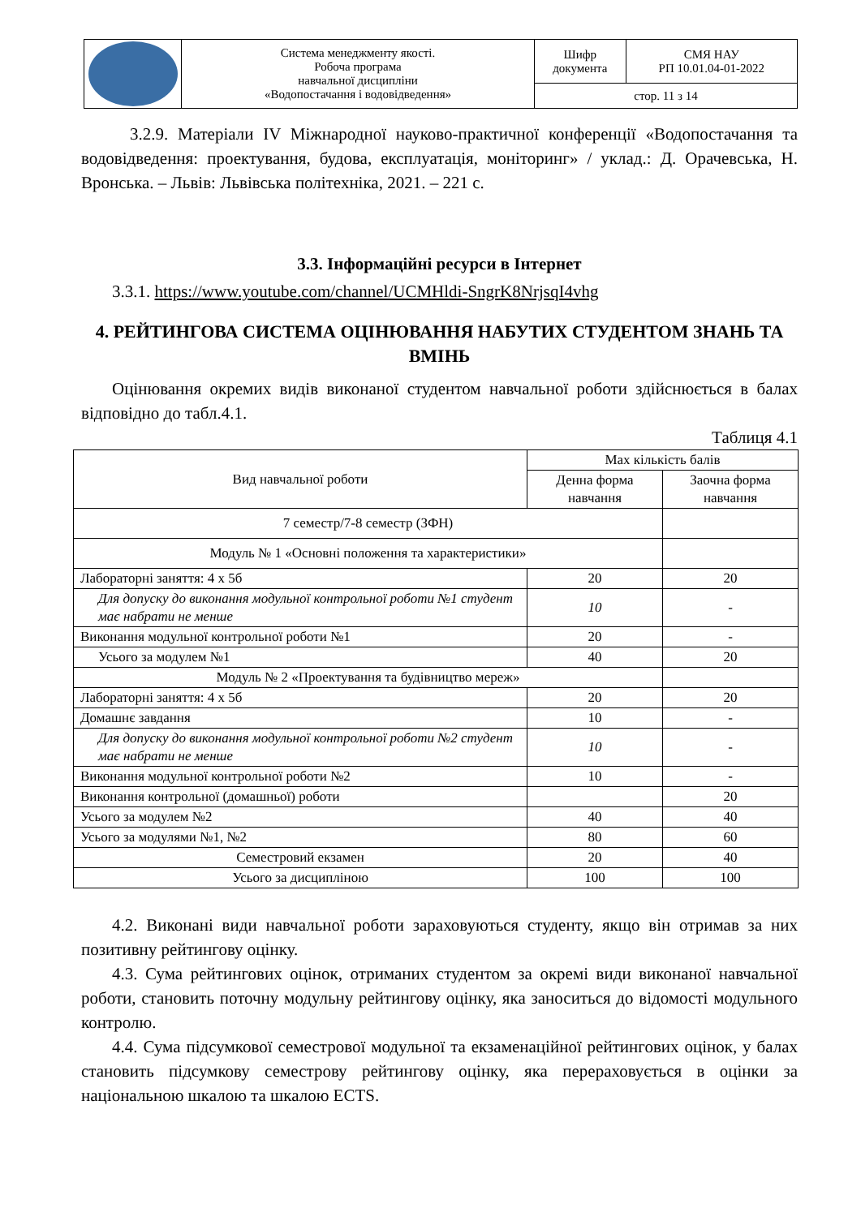| | Система менеджменту якості. Робоча програма навчальної дисципліни «Водопостачання і водовідведення» | Шифр документа | СМЯ НАУ РП 10.01.04-01-2022 |
| | | стор. 11 з 14 | |
3.2.9. Матеріали IV Міжнародної науково-практичної конференції «Водопостачання та водовідведення: проектування, будова, експлуатація, моніторинг» / уклад.: Д. Орачевська, Н. Вронська. – Львів: Львівська політехніка, 2021. – 221 с.
3.3. Інформаційні ресурси в Інтернет
3.3.1. https://www.youtube.com/channel/UCMHldi-SngrK8NrjsqI4vhg
4. РЕЙТИНГОВА СИСТЕМА ОЦІНЮВАННЯ НАБУТИХ СТУДЕНТОМ ЗНАНЬ ТА ВМІНЬ
Оцінювання окремих видів виконаної студентом навчальної роботи здійснюється в балах відповідно до табл.4.1.
Таблиця 4.1
| Вид навчальної роботи | Max кількість балів | |
| --- | --- | --- |
| | Денна форма навчання | Заочна форма навчання |
| 7 семестр/7-8 семестр (ЗФН) | | |
| Модуль № 1 «Основні положення та характеристики» | | |
| Лабораторні заняття: 4 х 5б | 20 | 20 |
| Для допуску до виконання модульної контрольної роботи №1 студент має набрати не менше | 10 | - |
| Виконання модульної контрольної роботи №1 | 20 | - |
| Усього за модулем №1 | 40 | 20 |
| Модуль № 2 «Проектування та будівництво мереж» | | |
| Лабораторні заняття: 4 х 5б | 20 | 20 |
| Домашнє завдання | 10 | - |
| Для допуску до виконання модульної контрольної роботи №2 студент має набрати не менше | 10 | - |
| Виконання модульної контрольної роботи №2 | 10 | - |
| Виконання контрольної (домашньої) роботи | | 20 |
| Усього за модулем №2 | 40 | 40 |
| Усього за модулями №1, №2 | 80 | 60 |
| Семестровий екзамен | 20 | 40 |
| Усього за дисципліною | 100 | 100 |
4.2. Виконані види навчальної роботи зараховуються студенту, якщо він отримав за них позитивну рейтингову оцінку.
4.3. Сума рейтингових оцінок, отриманих студентом за окремі види виконаної навчальної роботи, становить поточну модульну рейтингову оцінку, яка заноситься до відомості модульного контролю.
4.4. Сума підсумкової семестрової модульної та екзаменаційної рейтингових оцінок, у балах становить підсумкову семестрову рейтингову оцінку, яка перераховується в оцінки за національною шкалою та шкалою ECTS.